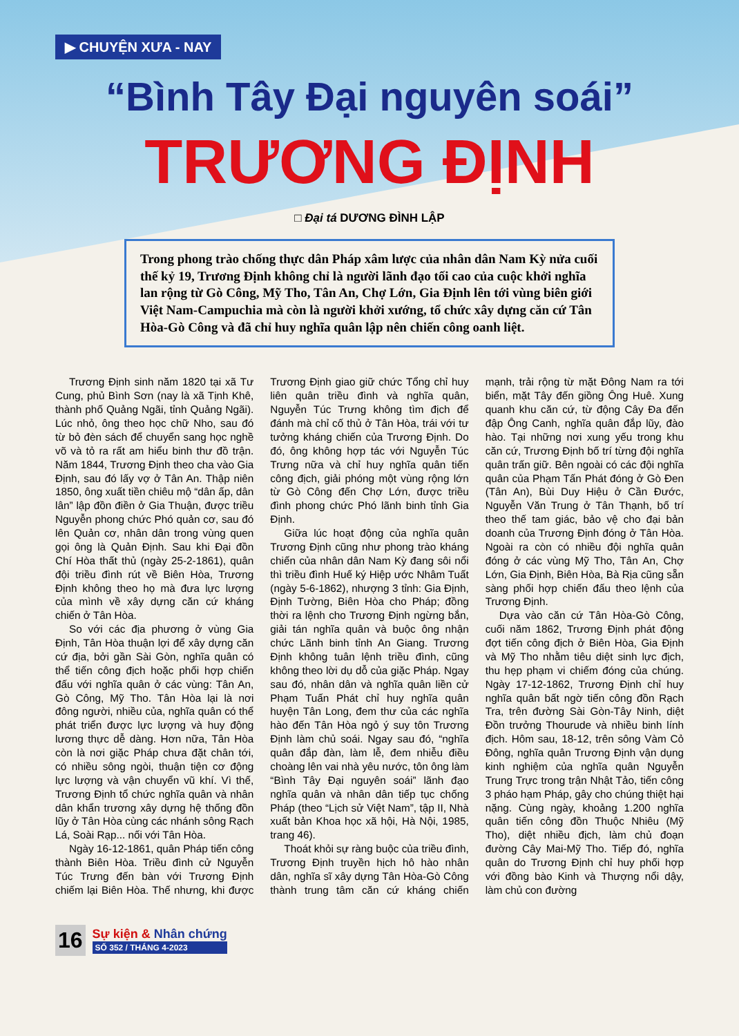▶ CHUYỆN XƯA - NAY
“Bình Tây Đại nguyên soái”
TRƯƠNG ĐỊNH
□ Đại tá DƯƠNG ĐÌNH LẬP
Trong phong trào chống thực dân Pháp xâm lược của nhân dân Nam Kỳ nửa cuối thế kỷ 19, Trương Định không chỉ là người lãnh đạo tối cao của cuộc khởi nghĩa lan rộng từ Gò Công, Mỹ Tho, Tân An, Chợ Lớn, Gia Định lên tới vùng biên giới Việt Nam-Campuchia mà còn là người khởi xướng, tổ chức xây dựng căn cứ Tân Hòa-Gò Công và đã chỉ huy nghĩa quân lập nên chiến công oanh liệt.
Trương Định sinh năm 1820 tại xã Tư Cung, phủ Bình Sơn (nay là xã Tịnh Khê, thành phố Quảng Ngãi, tỉnh Quảng Ngãi). Lúc nhỏ, ông theo học chữ Nho, sau đó từ bỏ đèn sách để chuyển sang học nghề võ và tỏ ra rất am hiểu binh thư đồ trận. Năm 1844, Trương Định theo cha vào Gia Định, sau đó lấy vợ ở Tân An. Thập niên 1850, ông xuất tiền chiêu mộ “dân ấp, dân lân” lập đồn điền ở Gia Thuận, được triều Nguyễn phong chức Phó quản cơ, sau đó lên Quản cơ, nhân dân trong vùng quen gọi ông là Quản Định. Sau khi Đại đồn Chí Hòa thất thủ (ngày 25-2-1861), quân đội triều đình rút về Biên Hòa, Trương Định không theo họ mà đưa lực lượng của mình về xây dựng căn cứ kháng chiến ở Tân Hòa.
So với các địa phương ở vùng Gia Định, Tân Hòa thuận lợi để xây dựng căn cứ địa, bởi gần Sài Gòn, nghĩa quân có thể tiến công địch hoặc phối hợp chiến đấu với nghĩa quân ở các vùng: Tân An, Gò Công, Mỹ Tho. Tân Hòa lại là nơi đông người, nhiều của, nghĩa quân có thể phát triển được lực lượng và huy động lương thực dễ dàng. Hơn nữa, Tân Hòa còn là nơi giặc Pháp chưa đặt chân tới, có nhiều sông ngòi, thuận tiện cơ động lực lượng và vận chuyển vũ khí. Vì thế, Trương Định tổ chức nghĩa quân và nhân dân khẩn trương xây dựng hệ thống đồn lũy ở Tân Hòa cùng các nhánh sông Rạch Lá, Soài Rạp... nối với Tân Hòa.
Ngày 16-12-1861, quân Pháp tiến công thành Biên Hòa. Triều đình cử Nguyễn Túc Trưng đến bàn với Trương Định chiếm lại Biên Hòa. Thế nhưng, khi được Trương Định giao giữ chức Tổng chỉ huy liên quân triều đình và nghĩa quân, Nguyễn Túc Trưng không tìm địch để đánh mà chỉ cố thủ ở Tân Hòa, trái với tư tưởng kháng chiến của Trương Định. Do đó, ông không hợp tác với Nguyễn Túc Trưng nữa và chỉ huy nghĩa quân tiến công địch, giải phóng một vùng rộng lớn từ Gò Công đến Chợ Lớn, được triều đình phong chức Phó lãnh binh tỉnh Gia Định.
Giữa lúc hoạt động của nghĩa quân Trương Định cũng như phong trào kháng chiến của nhân dân Nam Kỳ đang sôi nổi thì triều đình Huế ký Hiệp ước Nhâm Tuất (ngày 5-6-1862), nhượng 3 tỉnh: Gia Định, Định Tường, Biên Hòa cho Pháp; đồng thời ra lệnh cho Trương Định ngừng bắn, giải tán nghĩa quân và buộc ông nhận chức Lãnh binh tỉnh An Giang. Trương Định không tuân lệnh triều đình, cũng không theo lời dụ dỗ của giặc Pháp. Ngay sau đó, nhân dân và nghĩa quân liền cử Phạm Tuấn Phát chỉ huy nghĩa quân huyện Tân Long, đem thư của các nghĩa hào đến Tân Hòa ngỏ ý suy tôn Trương Định làm chủ soái. Ngay sau đó, “nghĩa quân đắp đàn, làm lễ, đem nhiễu điều choàng lên vai nhà yêu nước, tôn ông làm “Bình Tây Đại nguyên soái” lãnh đạo nghĩa quân và nhân dân tiếp tục chống Pháp (theo “Lịch sử Việt Nam”, tập II, Nhà xuất bản Khoa học xã hội, Hà Nội, 1985, trang 46).
Thoát khỏi sự ràng buộc của triều đình, Trương Định truyền hịch hô hào nhân dân, nghĩa sĩ xây dựng Tân Hòa-Gò Công thành trung tâm căn cứ kháng chiến mạnh, trải rộng từ mặt Đông Nam ra tới biển, mặt Tây đến giồng Ông Huê. Xung quanh khu căn cứ, từ động Cây Đa đến đập Ông Canh, nghĩa quân đắp lũy, đào hào. Tại những nơi xung yếu trong khu căn cứ, Trương Định bố trí từng đội nghĩa quân trấn giữ. Bên ngoài có các đội nghĩa quân của Phạm Tấn Phát đóng ở Gò Đen (Tân An), Bùi Duy Hiệu ở Cần Đước, Nguyễn Văn Trung ở Tân Thạnh, bố trí theo thế tam giác, bảo vệ cho đại bản doanh của Trương Định đóng ở Tân Hòa. Ngoài ra còn có nhiều đội nghĩa quân đóng ở các vùng Mỹ Tho, Tân An, Chợ Lớn, Gia Định, Biên Hòa, Bà Rịa cũng sẵn sàng phối hợp chiến đấu theo lệnh của Trương Định.
Dựa vào căn cứ Tân Hòa-Gò Công, cuối năm 1862, Trương Định phát động đợt tiến công địch ở Biên Hòa, Gia Định và Mỹ Tho nhằm tiêu diệt sinh lực địch, thu hẹp phạm vi chiếm đóng của chúng. Ngày 17-12-1862, Trương Định chỉ huy nghĩa quân bất ngờ tiến công đồn Rạch Tra, trên đường Sài Gòn-Tây Ninh, diệt Đồn trưởng Thourude và nhiều binh lính địch. Hôm sau, 18-12, trên sông Vàm Cỏ Đông, nghĩa quân Trương Định vận dụng kinh nghiệm của nghĩa quân Nguyễn Trung Trực trong trận Nhật Tảo, tiến công 3 pháo hạm Pháp, gây cho chúng thiệt hại nặng. Cùng ngày, khoảng 1.200 nghĩa quân tiến công đồn Thuộc Nhiêu (Mỹ Tho), diệt nhiều địch, làm chủ đoạn đường Cây Mai-Mỹ Tho. Tiếp đó, nghĩa quân do Trương Định chỉ huy phối hợp với đồng bào Kinh và Thượng nổi dậy, làm chủ con đường
16
Sự kiện & Nhân chứng
SỐ 352 / THÁNG 4-2023